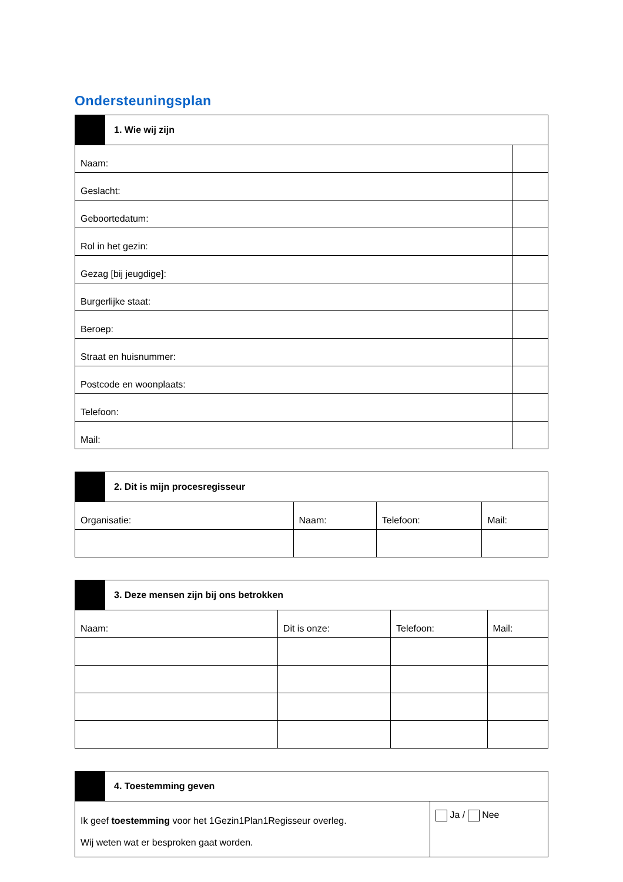Ondersteuningsplan
| | 1. Wie wij zijn | |
| Naam: | | |
| Geslacht: | | |
| Geboortedatum: | | |
| Rol in het gezin: | | |
| Gezag [bij jeugdige]: | | |
| Burgerlijke staat: | | |
| Beroep: | | |
| Straat en huisnummer: | | |
| Postcode en woonplaats: | | |
| Telefoon: | | |
| Mail: | | |
| | 2. Dit is mijn procesregisseur | | | |
| Organisatie: | | Naam: | Telefoon: | Mail: |
| | 3. Deze mensen zijn bij ons betrokken | | | |
| Naam: | | Dit is onze: | Telefoon: | Mail: |
| | 4. Toestemming geven | |
| Ik geef toestemming voor het 1Gezin1Plan1Regisseur overleg. Wij weten wat er besproken gaat worden. | | Ja / Nee |